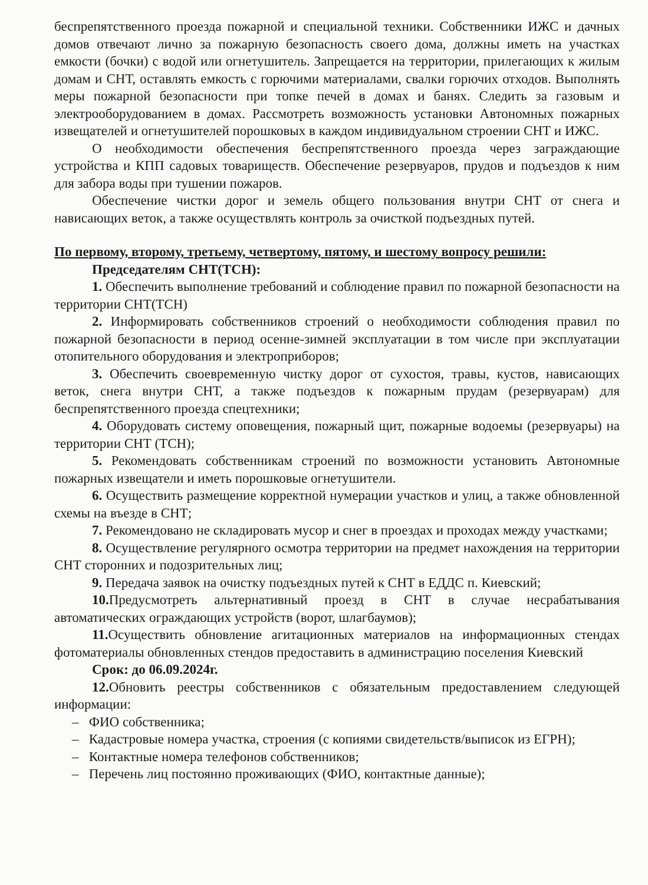беспрепятственного проезда пожарной и специальной техники. Собственники ИЖС и дачных домов отвечают лично за пожарную безопасность своего дома, должны иметь на участках емкости (бочки) с водой или огнетушитель. Запрещается на территории, прилегающих к жилым домам и СНТ, оставлять емкость с горючими материалами, свалки горючих отходов. Выполнять меры пожарной безопасности при топке печей в домах и банях. Следить за газовым и электрооборудованием в домах. Рассмотреть возможность установки Автономных пожарных извещателей и огнетушителей порошковых в каждом индивидуальном строении СНТ и ИЖС.
О необходимости обеспечения беспрепятственного проезда через заграждающие устройства и КПП садовых товариществ. Обеспечение резервуаров, прудов и подъездов к ним для забора воды при тушении пожаров.
Обеспечение чистки дорог и земель общего пользования внутри СНТ от снега и нависающих веток, а также осуществлять контроль за очисткой подъездных путей.
По первому, второму, третьему, четвертому, пятому, и шестому вопросу решили:
Председателям СНТ(ТСН):
1. Обеспечить выполнение требований и соблюдение правил по пожарной безопасности на территории СНТ(ТСН)
2. Информировать собственников строений о необходимости соблюдения правил по пожарной безопасности в период осенне-зимней эксплуатации в том числе при эксплуатации отопительного оборудования и электроприборов;
3. Обеспечить своевременную чистку дорог от сухостоя, травы, кустов, нависающих веток, снега внутри СНТ, а также подъездов к пожарным прудам (резервуарам) для беспрепятственного проезда спецтехники;
4. Оборудовать систему оповещения, пожарный щит, пожарные водоемы (резервуары) на территории СНТ (ТСН);
5. Рекомендовать собственникам строений по возможности установить Автономные пожарных извещатели и иметь порошковые огнетушители.
6. Осуществить размещение корректной нумерации участков и улиц, а также обновленной схемы на въезде в СНТ;
7. Рекомендовано не складировать мусор и снег в проездах и проходах между участками;
8. Осуществление регулярного осмотра территории на предмет нахождения на территории СНТ сторонних и подозрительных лиц;
9. Передача заявок на очистку подъездных путей к СНТ в ЕДДС п. Киевский;
10. Предусмотреть альтернативный проезд в СНТ в случае несрабатывания автоматических ограждающих устройств (ворот, шлагбаумов);
11. Осуществить обновление агитационных материалов на информационных стендах фотоматериалы обновленных стендов предоставить в администрацию поселения Киевский
Срок: до 06.09.2024г.
12. Обновить реестры собственников с обязательным предоставлением следующей информации:
– ФИО собственника;
– Кадастровые номера участка, строения (с копиями свидетельств/выписок из ЕГРН);
– Контактные номера телефонов собственников;
– Перечень лиц постоянно проживающих (ФИО, контактные данные);